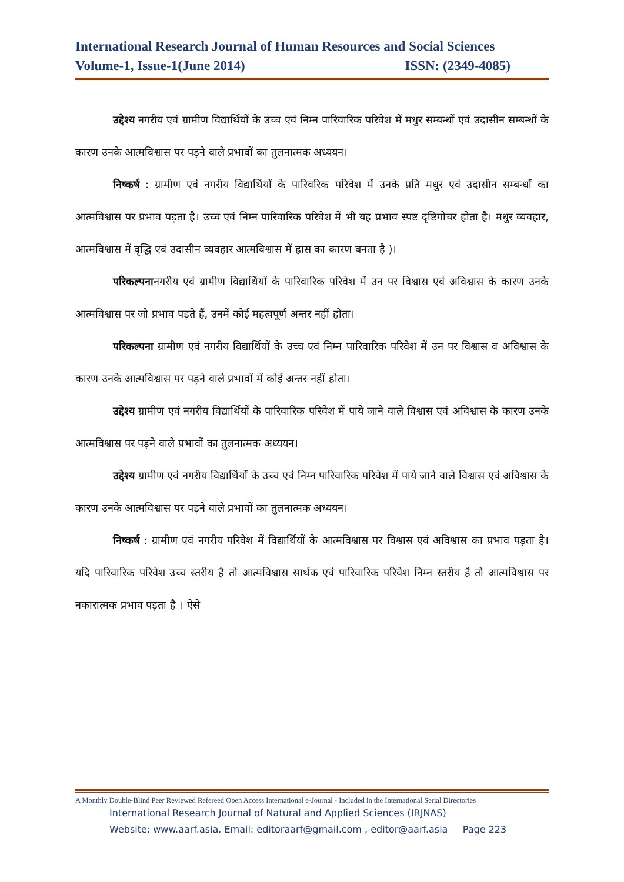International Research Journal of Human Resources and Social Sciences
Volume-1, Issue-1(June 2014) ISSN: (2349-4085)
उद्देश्य नगरीय एवं ग्रामीण विद्यार्थियों के उच्च एवं निम्न पारिवारिक परिवेश में मधुर सम्बन्धों एवं उदासीन सम्बन्धों के कारण उनके आत्मविश्वास पर पड़ने वाले प्रभावों का तुलनात्मक अध्ययन।
निष्कर्ष : ग्रामीण एवं नगरीय विद्यार्थियों के पारिवरिक परिवेश में उनके प्रति मधुर एवं उदासीन सम्बन्धों का आत्मविश्वास पर प्रभाव पड़ता है। उच्च एवं निम्न पारिवारिक परिवेश में भी यह प्रभाव स्पष्ट दृष्टिगोचर होता है। मधुर व्यवहार, आत्मविश्वास में वृद्धि एवं उदासीन व्यवहार आत्मविश्वास में ह्रास का कारण बनता है )।
परिकल्पनानगरीय एवं ग्रामीण विद्यार्थियों के पारिवारिक परिवेश में उन पर विश्वास एवं अविश्वास के कारण उनके आत्मविश्वास पर जो प्रभाव पड़ते हैं, उनमें कोई महत्वपूर्ण अन्तर नहीं होता।
परिकल्पना ग्रामीण एवं नगरीय विद्यार्थियों के उच्च एवं निम्न पारिवारिक परिवेश में उन पर विश्वास व अविश्वास के कारण उनके आत्मविश्वास पर पड़ने वाले प्रभावों में कोई अन्तर नहीं होता।
उद्देश्य ग्रामीण एवं नगरीय विद्यार्थियों के पारिवारिक परिवेश में पाये जाने वाले विश्वास एवं अविश्वास के कारण उनके आत्मविश्वास पर पड़ने वाले प्रभावों का तुलनात्मक अध्ययन।
उद्देश्य ग्रामीण एवं नगरीय विद्यार्थियों के उच्च एवं निम्न पारिवारिक परिवेश में पाये जाने वाले विश्वास एवं अविश्वास के कारण उनके आत्मविश्वास पर पड़ने वाले प्रभावों का तुलनात्मक अध्ययन।
निष्कर्ष : ग्रामीण एवं नगरीय परिवेश में विद्यार्थियों के आत्मविश्वास पर विश्वास एवं अविश्वास का प्रभाव पड़ता है। यदि पारिवारिक परिवेश उच्च स्तरीय है तो आत्मविश्वास सार्थक एवं पारिवारिक परिवेश निम्न स्तरीय है तो आत्मविश्वास पर नकारात्मक प्रभाव पड़ता है । ऐसे
A Monthly Double-Blind Peer Reviewed Refereed Open Access International e-Journal - Included in the International Serial Directories
International Research Journal of Natural and Applied Sciences (IRJNAS)
Website: www.aarf.asia. Email: editoraarf@gmail.com , editor@aarf.asia Page 223